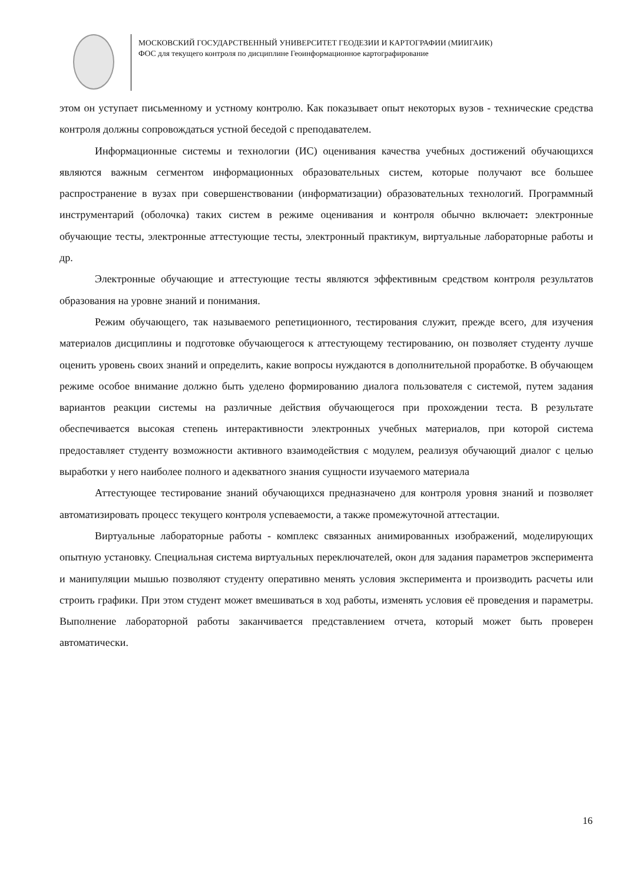МОСКОВСКИЙ ГОСУДАРСТВЕННЫЙ УНИВЕРСИТЕТ ГЕОДЕЗИИ И КАРТОГРАФИИ (МИИГАИК)
ФОС для текущего контроля по дисциплине Геоинформационное картографирование
этом он уступает письменному и устному контролю. Как показывает опыт некоторых вузов - технические средства контроля должны сопровождаться устной беседой с преподавателем.
Информационные системы и технологии (ИС) оценивания качества учебных достижений обучающихся являются важным сегментом информационных образовательных систем, которые получают все большее распространение в вузах при совершенствовании (информатизации) образовательных технологий. Программный инструментарий (оболочка) таких систем в режиме оценивания и контроля обычно включает: электронные обучающие тесты, электронные аттестующие тесты, электронный практикум, виртуальные лабораторные работы и др.
Электронные обучающие и аттестующие тесты являются эффективным средством контроля результатов образования на уровне знаний и понимания.
Режим обучающего, так называемого репетиционного, тестирования служит, прежде всего, для изучения материалов дисциплины и подготовке обучающегося к аттестующему тестированию, он позволяет студенту лучше оценить уровень своих знаний и определить, какие вопросы нуждаются в дополнительной проработке. В обучающем режиме особое внимание должно быть уделено формированию диалога пользователя с системой, путем задания вариантов реакции системы на различные действия обучающегося при прохождении теста. В результате обеспечивается высокая степень интерактивности электронных учебных материалов, при которой система предоставляет студенту возможности активного взаимодействия с модулем, реализуя обучающий диалог с целью выработки у него наиболее полного и адекватного знания сущности изучаемого материала
Аттестующее тестирование знаний обучающихся предназначено для контроля уровня знаний и позволяет автоматизировать процесс текущего контроля успеваемости, а также промежуточной аттестации.
Виртуальные лабораторные работы - комплекс связанных анимированных изображений, моделирующих опытную установку. Специальная система виртуальных переключателей, окон для задания параметров эксперимента и манипуляции мышью позволяют студенту оперативно менять условия эксперимента и производить расчеты или строить графики. При этом студент может вмешиваться в ход работы, изменять условия её проведения и параметры. Выполнение лабораторной работы заканчивается представлением отчета, который может быть проверен автоматически.
16